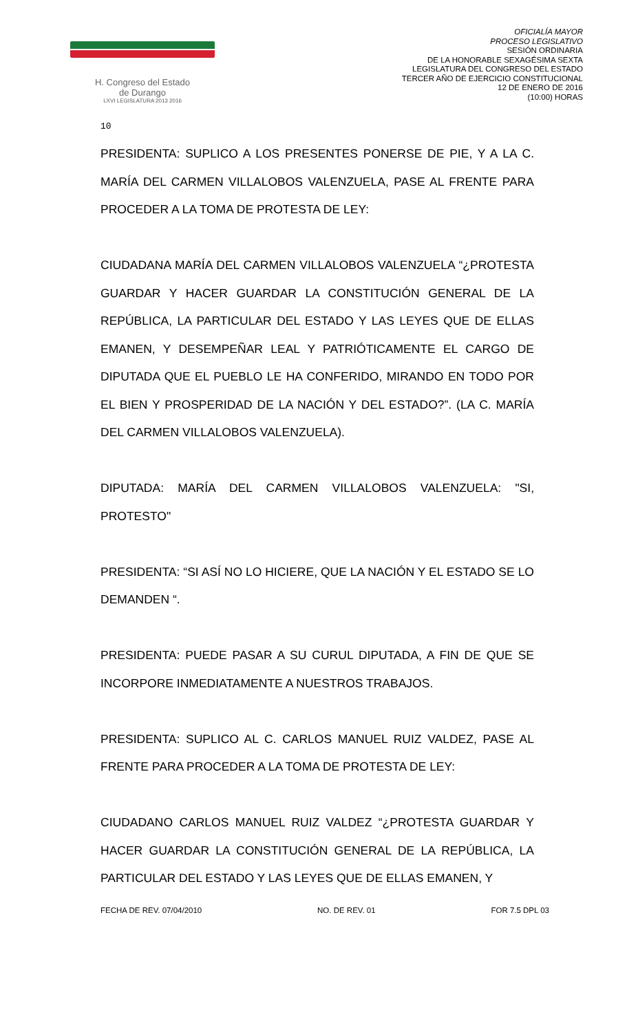H. Congreso del Estado
de Durango
LXVI LEGISLATURA 2013 2016
OFICIALÍA MAYOR
PROCESO LEGISLATIVO
SESIÓN ORDINARIA
DE LA HONORABLE SEXAGÉSIMA SEXTA
LEGISLATURA DEL CONGRESO DEL ESTADO
TERCER AÑO DE EJERCICIO CONSTITUCIONAL
12 DE ENERO DE 2016
(10:00) HORAS
10
PRESIDENTA: SUPLICO A LOS PRESENTES PONERSE DE PIE, Y A LA C. MARÍA DEL CARMEN VILLALOBOS VALENZUELA, PASE AL FRENTE PARA PROCEDER A LA TOMA DE PROTESTA DE LEY:
CIUDADANA MARÍA DEL CARMEN VILLALOBOS VALENZUELA “¿PROTESTA GUARDAR Y HACER GUARDAR LA CONSTITUCIÓN GENERAL DE LA REPÚBLICA, LA PARTICULAR DEL ESTADO Y LAS LEYES QUE DE ELLAS EMANEN, Y DESEMPEÑAR LEAL Y PATRIÓTICAMENTE EL CARGO DE DIPUTADA QUE EL PUEBLO LE HA CONFERIDO, MIRANDO EN TODO POR EL BIEN Y PROSPERIDAD DE LA NACIÓN Y DEL ESTADO?”. (LA C. MARÍA DEL CARMEN VILLALOBOS VALENZUELA).
DIPUTADA: MARÍA DEL CARMEN VILLALOBOS VALENZUELA: "SI, PROTESTO"
PRESIDENTA: “SI ASÍ NO LO HICIERE, QUE LA NACIÓN Y EL ESTADO SE LO DEMANDEN “.
PRESIDENTA: PUEDE PASAR A SU CURUL DIPUTADA, A FIN DE QUE SE INCORPORE INMEDIATAMENTE A NUESTROS TRABAJOS.
PRESIDENTA: SUPLICO AL C. CARLOS MANUEL RUIZ VALDEZ, PASE AL FRENTE PARA PROCEDER A LA TOMA DE PROTESTA DE LEY:
CIUDADANO CARLOS MANUEL RUIZ VALDEZ “¿PROTESTA GUARDAR Y HACER GUARDAR LA CONSTITUCIÓN GENERAL DE LA REPÚBLICA, LA PARTICULAR DEL ESTADO Y LAS LEYES QUE DE ELLAS EMANEN, Y
FECHA DE REV. 07/04/2010 NO. DE REV. 01 FOR 7.5 DPL 03